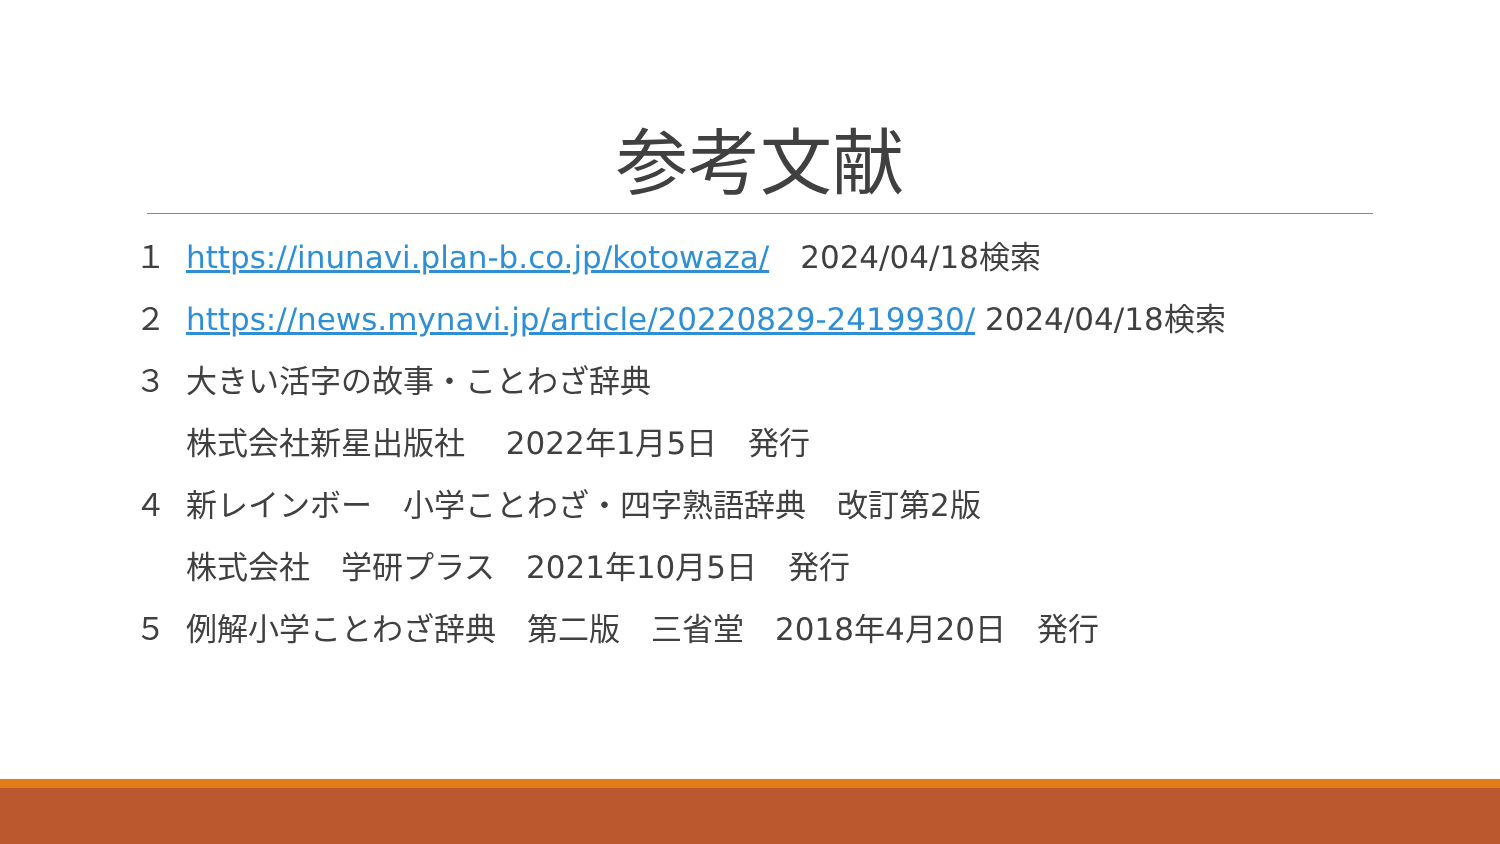参考文献
１ https://inunavi.plan-b.co.jp/kotowaza/　2024/04/18検索
２ https://news.mynavi.jp/article/20220829-2419930/ 2024/04/18検索
３ 大きい活字の故事・ことわざ辞典
株式会社新星出版社　 2022年1月5日　発行
４ 新レインボー　小学ことわざ・四字熟語辞典　改訂第2版
株式会社　学研プラス　2021年10月5日　発行
５ 例解小学ことわざ辞典　第二版　三省堂　2018年4月20日　発行